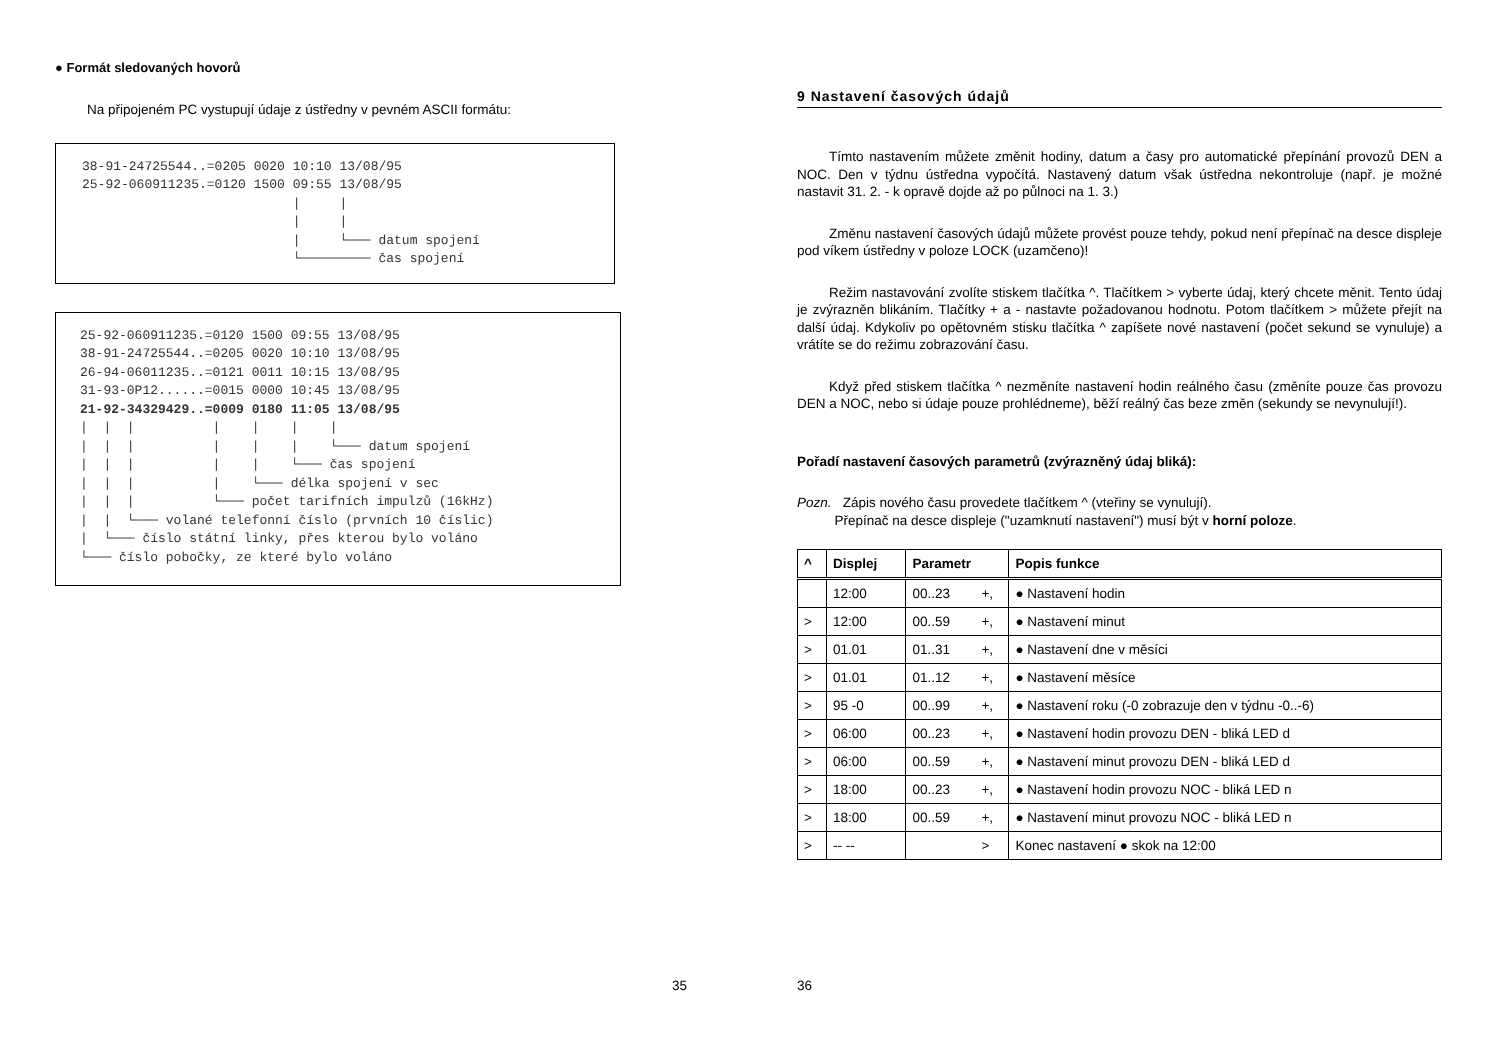● Formát sledovaných hovorů
Na připojeném PC vystupují údaje z ústředny v pevném ASCII formátu:
38-91-24725544..=0205 0020 10:10 13/08/95
25-92-060911235.=0120 1500 09:55 13/08/95
                           |     |
                           |     |
                           |     └─── datum spojení
                           └───────── čas spojení
25-92-060911235.=0120 1500 09:55 13/08/95
38-91-24725544..=0205 0020 10:10 13/08/95
26-94-06011235..=0121 0011 10:15 13/08/95
31-93-0P12......=0015 0000 10:45 13/08/95
21-92-34329429..=0009 0180 11:05 13/08/95
|  |  |          |    |    |    |
|  |  |          |    |    |    └─── datum spojení
|  |  |          |    |    └─── čas spojení
|  |  |          |    └─── délka spojení v sec
|  |  |          └─── počet tarifních impulzů (16kHz)
|  |  └─── volané telefonní číslo (prvních 10 číslic)
|  └─── číslo státní linky, přes kterou bylo voláno
└─── číslo pobočky, ze které bylo voláno
35
9 Nastavení časových údajů
Tímto nastavením můžete změnit hodiny, datum a časy pro automatické přepínání provozů DEN a NOC. Den v týdnu ústředna vypočítá. Nastavený datum však ústředna nekontroluje (např. je možné nastavit 31. 2. - k opravě dojde až po půlnoci na 1. 3.)
Změnu nastavení časových údajů můžete provést pouze tehdy, pokud není přepínač na desce displeje pod víkem ústředny v poloze LOCK (uzamčeno)!
Režim nastavování zvolíte stiskem tlačítka ^. Tlačítkem > vyberte údaj, který chcete měnit. Tento údaj je zvýrazněn blikáním. Tlačítky + a - nastavte požadovanou hodnotu. Potom tlačítkem > můžete přejít na další údaj. Kdykoliv po opětovném stisku tlačítka ^ zapíšete nové nastavení (počet sekund se vynuluje) a vrátíte se do režimu zobrazování času.
Když před stiskem tlačítka ^ nezměníte nastavení hodin reálného času (změníte pouze čas provozu DEN a NOC, nebo si údaje pouze prohlédneme), běží reálný čas beze změn (sekundy se nevynulují!).
Pořadí nastavení časových parametrů (zvýrazněný údaj bliká):
Pozn. Zápis nového času provedete tlačítkem ^ (vteřiny se vynulují).
Přepínač na desce displeje ("uzamknutí nastavení") musí být v horní poloze.
| ^ | Displej | Parametr | | Popis funkce |
| --- | --- | --- | --- | --- |
| | 12:00 | 00..23 | +, | ● Nastavení hodin |
| > | 12:00 | 00..59 | +, | ● Nastavení minut |
| > | 01.01 | 01..31 | +, | ● Nastavení dne v měsíci |
| > | 01.01 | 01..12 | +, | ● Nastavení měsíce |
| > | 95 -0 | 00..99 | +, | ● Nastavení roku (-0 zobrazuje den v týdnu -0..-6) |
| > | 06:00 | 00..23 | +, | ● Nastavení hodin provozu DEN - bliká LED d |
| > | 06:00 | 00..59 | +, | ● Nastavení minut provozu DEN - bliká LED d |
| > | 18:00 | 00..23 | +, | ● Nastavení hodin provozu NOC - bliká LED n |
| > | 18:00 | 00..59 | +, | ● Nastavení minut provozu NOC - bliká LED n |
| > | -- -- | | > | Konec nastavení ● skok na 12:00 |
36